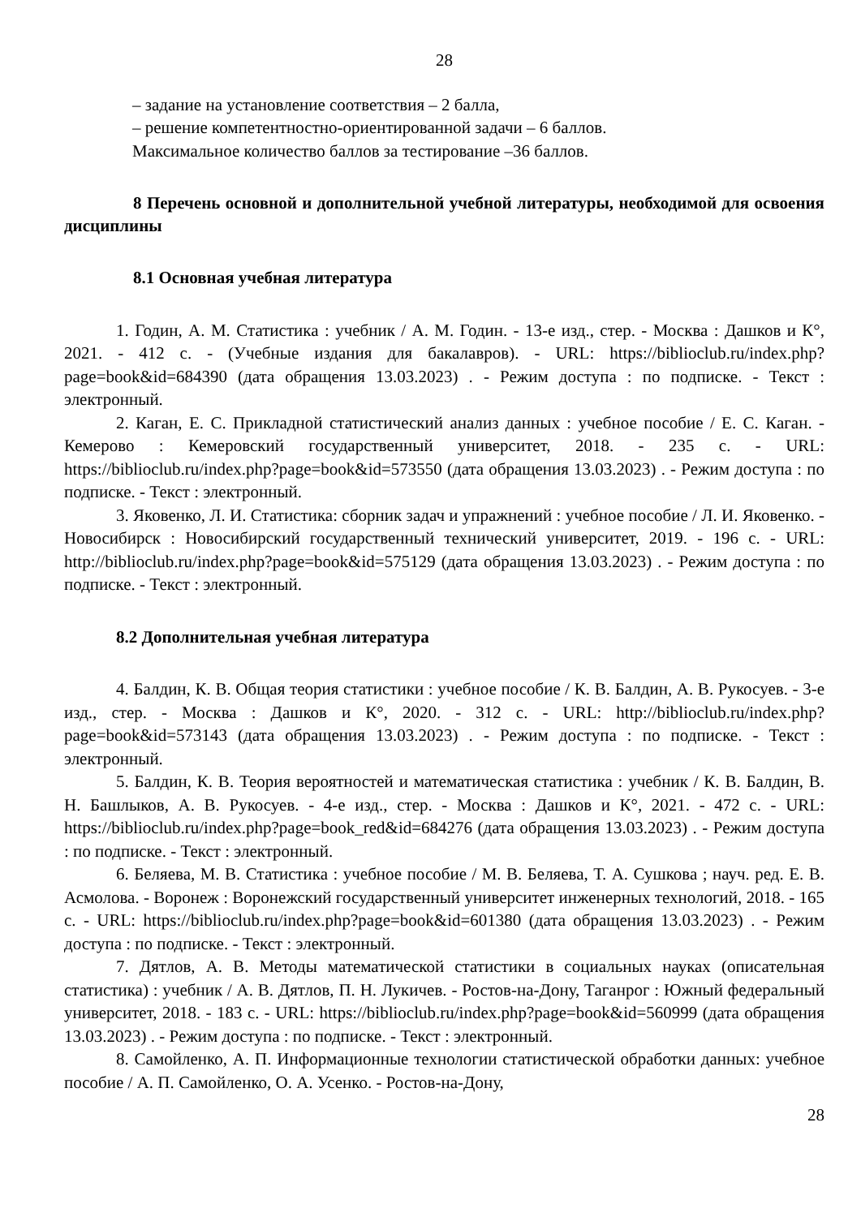28
– задание на установление соответствия – 2 балла,
– решение компетентностно-ориентированной задачи – 6 баллов.
Максимальное количество баллов за тестирование –36 баллов.
8 Перечень основной и дополнительной учебной литературы, необходимой для освоения дисциплины
8.1 Основная учебная литература
1. Годин, А. М. Статистика : учебник / А. М. Годин. - 13-е изд., стер. - Москва : Дашков и К°, 2021. - 412 с. - (Учебные издания для бакалавров). - URL: https://biblioclub.ru/index.php?page=book&id=684390 (дата обращения 13.03.2023) . - Режим доступа : по подписке. - Текст : электронный.
2. Каган, Е. С. Прикладной статистический анализ данных : учебное пособие / Е. С. Каган. - Кемерово : Кемеровский государственный университет, 2018. - 235 с. - URL: https://biblioclub.ru/index.php?page=book&id=573550 (дата обращения 13.03.2023) . - Режим доступа : по подписке. - Текст : электронный.
3. Яковенко, Л. И. Статистика: сборник задач и упражнений : учебное пособие / Л. И. Яковенко. - Новосибирск : Новосибирский государственный технический университет, 2019. - 196 с. - URL: http://biblioclub.ru/index.php?page=book&id=575129 (дата обращения 13.03.2023) . - Режим доступа : по подписке. - Текст : электронный.
8.2 Дополнительная учебная литература
4. Балдин, К. В. Общая теория статистики : учебное пособие / К. В. Балдин, А. В. Рукосуев. - 3-е изд., стер. - Москва : Дашков и К°, 2020. - 312 с. - URL: http://biblioclub.ru/index.php?page=book&id=573143 (дата обращения 13.03.2023) . - Режим доступа : по подписке. - Текст : электронный.
5. Балдин, К. В. Теория вероятностей и математическая статистика : учебник / К. В. Балдин, В. Н. Башлыков, А. В. Рукосуев. - 4-е изд., стер. - Москва : Дашков и К°, 2021. - 472 с. - URL: https://biblioclub.ru/index.php?page=book_red&id=684276 (дата обращения 13.03.2023) . - Режим доступа : по подписке. - Текст : электронный.
6. Беляева, М. В. Статистика : учебное пособие / М. В. Беляева, Т. А. Сушкова ; науч. ред. Е. В. Асмолова. - Воронеж : Воронежский государственный университет инженерных технологий, 2018. - 165 с. - URL: https://biblioclub.ru/index.php?page=book&id=601380 (дата обращения 13.03.2023) . - Режим доступа : по подписке. - Текст : электронный.
7. Дятлов, А. В. Методы математической статистики в социальных науках (описательная статистика) : учебник / А. В. Дятлов, П. Н. Лукичев. - Ростов-на-Дону, Таганрог : Южный федеральный университет, 2018. - 183 с. - URL: https://biblioclub.ru/index.php?page=book&id=560999 (дата обращения 13.03.2023) . - Режим доступа : по подписке. - Текст : электронный.
8. Самойленко, А. П. Информационные технологии статистической обработки данных: учебное пособие / А. П. Самойленко, О. А. Усенко. - Ростов-на-Дону,
28